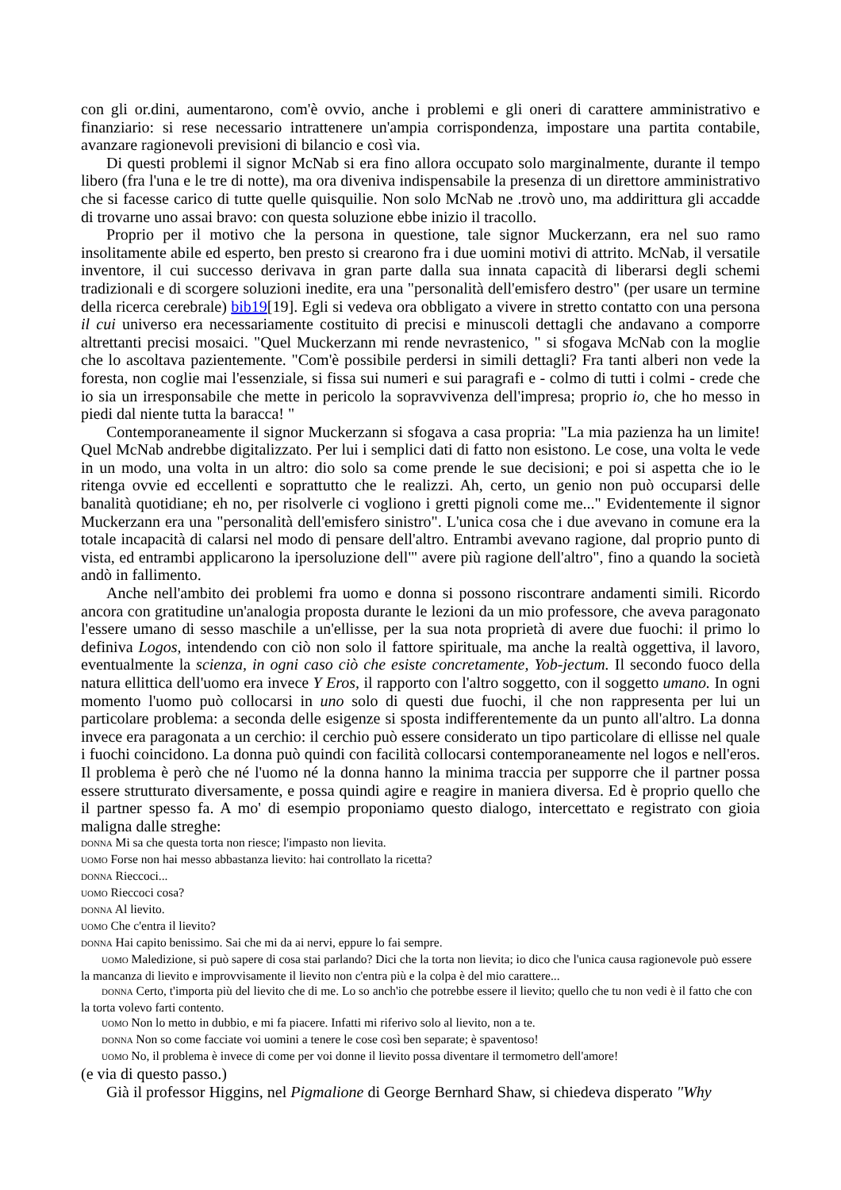con gli or.dini, aumentarono, com'è ovvio, anche i problemi e gli oneri di carattere amministrativo e finanziario: si rese necessario intrattenere un'ampia corrispondenza, impostare una partita contabile, avanzare ragionevoli previsioni di bilancio e così via.
Di questi problemi il signor McNab si era fino allora occupato solo marginalmente, durante il tempo libero (fra l'una e le tre di notte), ma ora diveniva indispensabile la presenza di un direttore amministrativo che si facesse carico di tutte quelle quisquilie. Non solo McNab ne .trovò uno, ma addirittura gli accadde di trovarne uno assai bravo: con questa soluzione ebbe inizio il tracollo.
Proprio per il motivo che la persona in questione, tale signor Muckerzann, era nel suo ramo insolitamente abile ed esperto, ben presto si crearono fra i due uomini motivi di attrito. McNab, il versatile inventore, il cui successo derivava in gran parte dalla sua innata capacità di liberarsi degli schemi tradizionali e di scorgere soluzioni inedite, era una "personalità dell'emisfero destro" (per usare un termine della ricerca cerebrale) bib19[19]. Egli si vedeva ora obbligato a vivere in stretto contatto con una persona il cui universo era necessariamente costituito di precisi e minuscoli dettagli che andavano a comporre altrettanti precisi mosaici. "Quel Muckerzann mi rende nevrastenico, " si sfogava McNab con la moglie che lo ascoltava pazientemente. "Com'è possibile perdersi in simili dettagli? Fra tanti alberi non vede la foresta, non coglie mai l'essenziale, si fissa sui numeri e sui paragrafi e - colmo di tutti i colmi - crede che io sia un irresponsabile che mette in pericolo la sopravvivenza dell'impresa; proprio io, che ho messo in piedi dal niente tutta la baracca! "
Contemporaneamente il signor Muckerzann si sfogava a casa propria: "La mia pazienza ha un limite! Quel McNab andrebbe digitalizzato. Per lui i semplici dati di fatto non esistono. Le cose, una volta le vede in un modo, una volta in un altro: dio solo sa come prende le sue decisioni; e poi si aspetta che io le ritenga ovvie ed eccellenti e soprattutto che le realizzi. Ah, certo, un genio non può occuparsi delle banalità quotidiane; eh no, per risolverle ci vogliono i gretti pignoli come me..." Evidentemente il signor Muckerzann era una "personalità dell'emisfero sinistro". L'unica cosa che i due avevano in comune era la totale incapacità di calarsi nel modo di pensare dell'altro. Entrambi avevano ragione, dal proprio punto di vista, ed entrambi applicarono la ipersoluzione dell'" avere più ragione dell'altro", fino a quando la società andò in fallimento.
Anche nell'ambito dei problemi fra uomo e donna si possono riscontrare andamenti simili. Ricordo ancora con gratitudine un'analogia proposta durante le lezioni da un mio professore, che aveva paragonato l'essere umano di sesso maschile a un'ellisse, per la sua nota proprietà di avere due fuochi: il primo lo definiva Logos, intendendo con ciò non solo il fattore spirituale, ma anche la realtà oggettiva, il lavoro, eventualmente la scienza, in ogni caso ciò che esiste concretamente, Yob-jectum. Il secondo fuoco della natura ellittica dell'uomo era invece Y Eros, il rapporto con l'altro soggetto, con il soggetto umano. In ogni momento l'uomo può collocarsi in uno solo di questi due fuochi, il che non rappresenta per lui un particolare problema: a seconda delle esigenze si sposta indifferentemente da un punto all'altro. La donna invece era paragonata a un cerchio: il cerchio può essere considerato un tipo particolare di ellisse nel quale i fuochi coincidono. La donna può quindi con facilità collocarsi contemporaneamente nel logos e nell'eros. Il problema è però che né l'uomo né la donna hanno la minima traccia per supporre che il partner possa essere strutturato diversamente, e possa quindi agire e reagire in maniera diversa. Ed è proprio quello che il partner spesso fa. A mo' di esempio proponiamo questo dialogo, intercettato e registrato con gioia maligna dalle streghe:
DONNA Mi sa che questa torta non riesce; l'impasto non lievita.
UOMO Forse non hai messo abbastanza lievito: hai controllato la ricetta?
DONNA Rieccoci...
UOMO Rieccoci cosa?
DONNA Al lievito.
UOMO Che c'entra il lievito?
DONNA Hai capito benissimo. Sai che mi da ai nervi, eppure lo fai sempre.
UOMO Maledizione, si può sapere di cosa stai parlando? Dici che la torta non lievita; io dico che l'unica causa ragionevole può essere la mancanza di lievito e improvvisamente il lievito non c'entra più e la colpa è del mio carattere...
DONNA Certo, t'importa più del lievito che di me. Lo so anch'io che potrebbe essere il lievito; quello che tu non vedi è il fatto che con la torta volevo farti contento.
UOMO Non lo metto in dubbio, e mi fa piacere. Infatti mi riferivo solo al lievito, non a te.
DONNA Non so come facciate voi uomini a tenere le cose così ben separate; è spaventoso!
UOMO No, il problema è invece di come per voi donne il lievito possa diventare il termometro dell'amore!
(e via di questo passo.)
Già il professor Higgins, nel Pigmalione di George Bernhard Shaw, si chiedeva disperato "Why